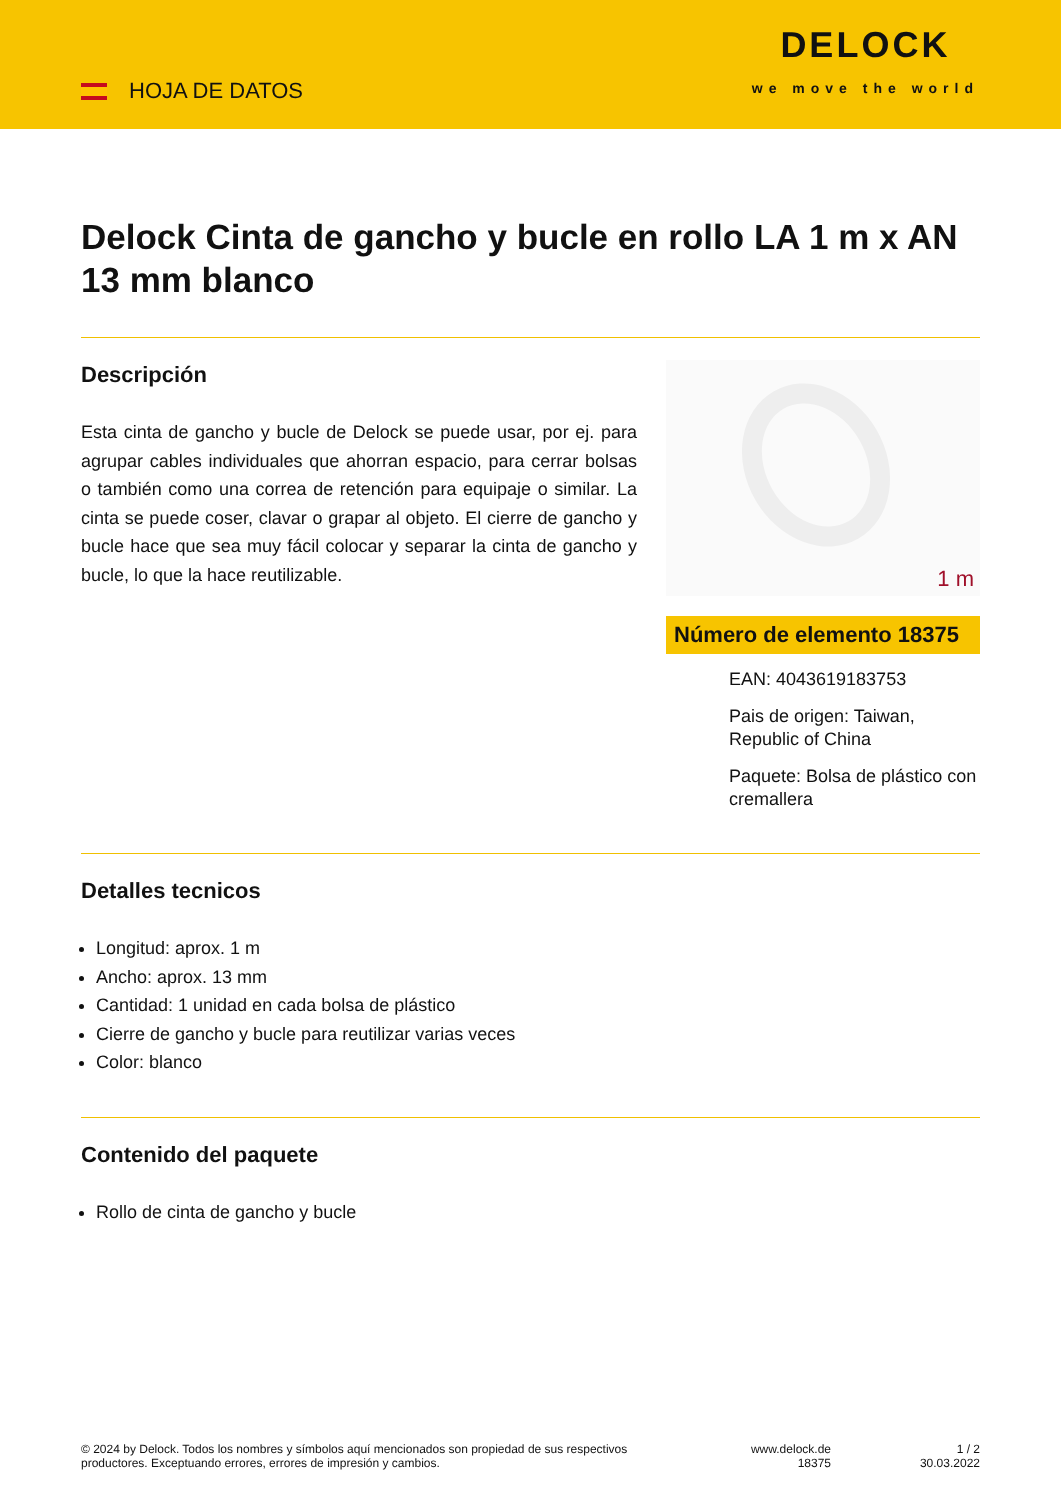HOJA DE DATOS
DELOCK
we move the world
Delock Cinta de gancho y bucle en rollo LA 1 m x AN 13 mm blanco
Descripción
Esta cinta de gancho y bucle de Delock se puede usar, por ej. para agrupar cables individuales que ahorran espacio, para cerrar bolsas o también como una correa de retención para equipaje o similar. La cinta se puede coser, clavar o grapar al objeto. El cierre de gancho y bucle hace que sea muy fácil colocar y separar la cinta de gancho y bucle, lo que la hace reutilizable.
1 m
Número de elemento 18375
EAN: 4043619183753
Pais de origen: Taiwan, Republic of China
Paquete: Bolsa de plástico con cremallera
Detalles tecnicos
Longitud: aprox. 1 m
Ancho: aprox. 13 mm
Cantidad: 1 unidad en cada bolsa de plástico
Cierre de gancho y bucle para reutilizar varias veces
Color: blanco
Contenido del paquete
Rollo de cinta de gancho y bucle
© 2024 by Delock. Todos los nombres y símbolos aquí mencionados son propiedad de sus respectivos productores. Exceptuando errores, errores de impresión y cambios.
www.delock.de
18375
1 / 2
30.03.2022